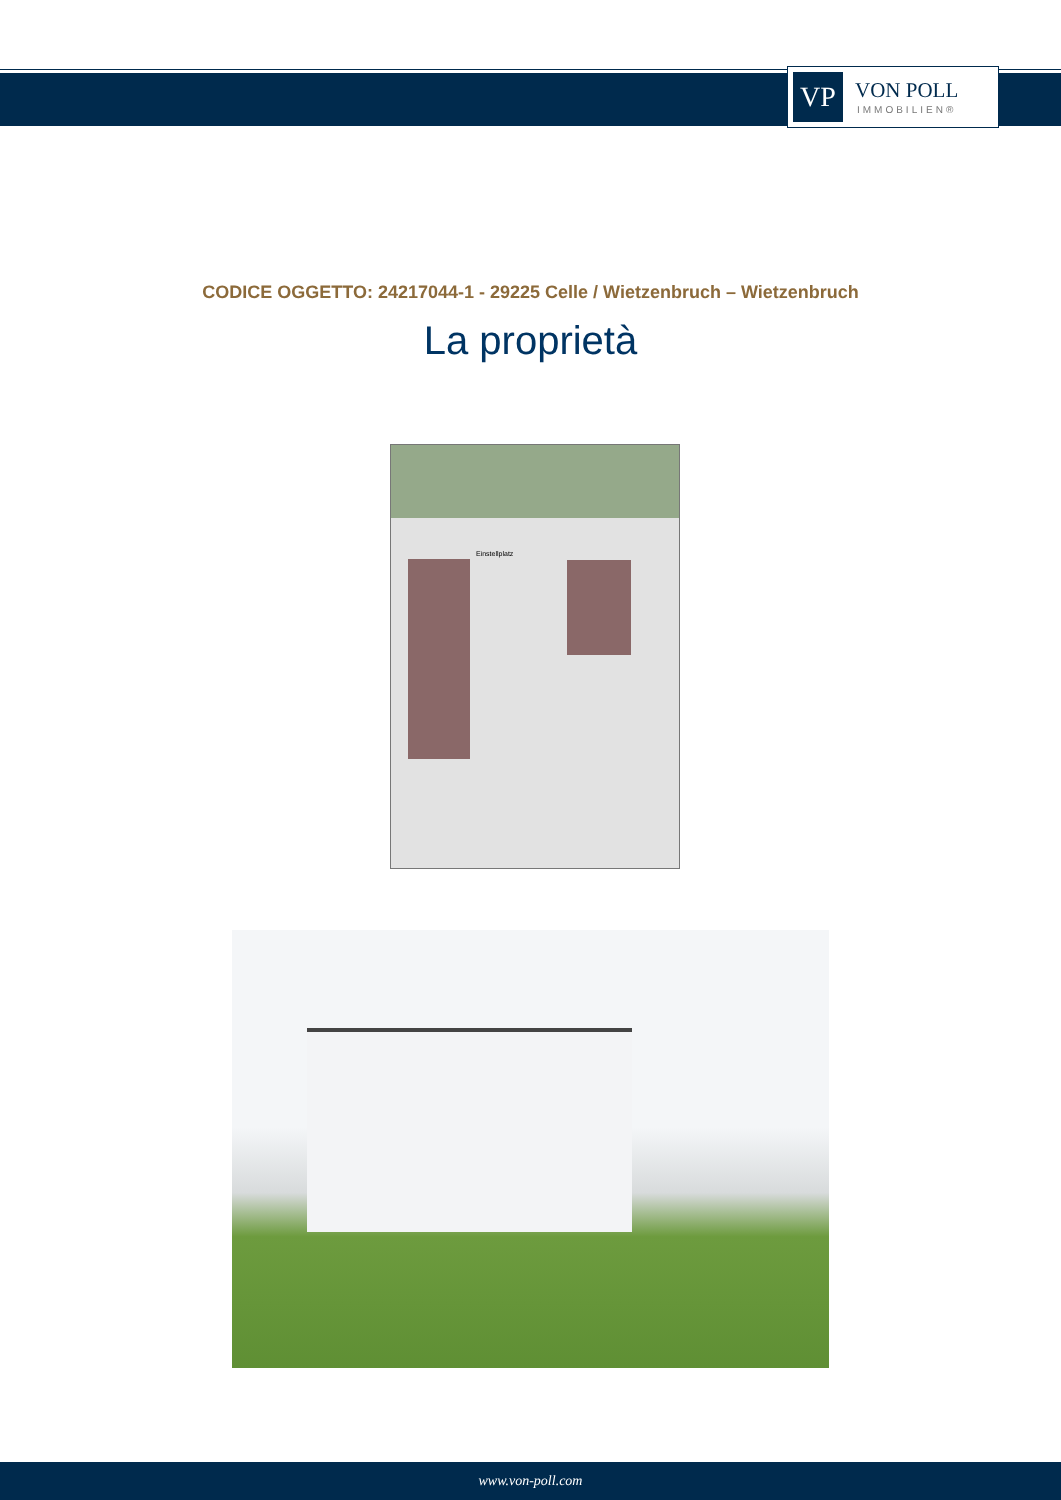VP
VON POLL
IMMOBILIEN®
CODICE OGGETTO: 24217044-1 - 29225 Celle / Wietzenbruch – Wietzenbruch
La proprietà
Einstellplatz
www.von-poll.com